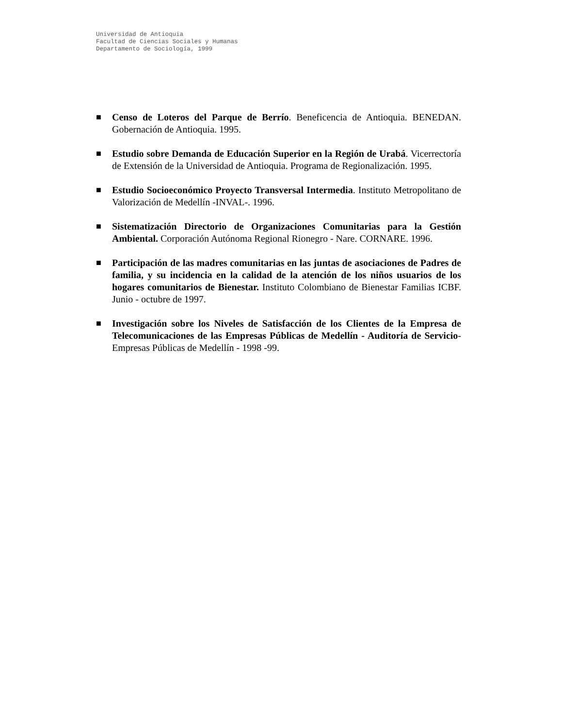Universidad de Antioquia
Facultad de Ciencias Sociales y Humanas
Departamento de Sociología, 1999
■ Censo de Loteros del Parque de Berrío. Beneficencia de Antioquia. BENEDAN. Gobernación de Antioquia. 1995.
■ Estudio sobre Demanda de Educación Superior en la Región de Urabá. Vicerrectoría de Extensión de la Universidad de Antioquia. Programa de Regionalización. 1995.
■ Estudio Socioeconómico Proyecto Transversal Intermedia. Instituto Metropolitano de Valorización de Medellín -INVAL-. 1996.
■ Sistematización Directorio de Organizaciones Comunitarias para la Gestión Ambiental. Corporación Autónoma Regional Rionegro - Nare. CORNARE. 1996.
■ Participación de las madres comunitarias en las juntas de asociaciones de Padres de familia, y su incidencia en la calidad de la atención de los niños usuarios de los hogares comunitarios de Bienestar. Instituto Colombiano de Bienestar Familias ICBF. Junio - octubre de 1997.
■ Investigación sobre los Niveles de Satisfacción de los Clientes de la Empresa de Telecomunicaciones de las Empresas Públicas de Medellín - Auditoría de Servicio- Empresas Públicas de Medellín - 1998 -99.